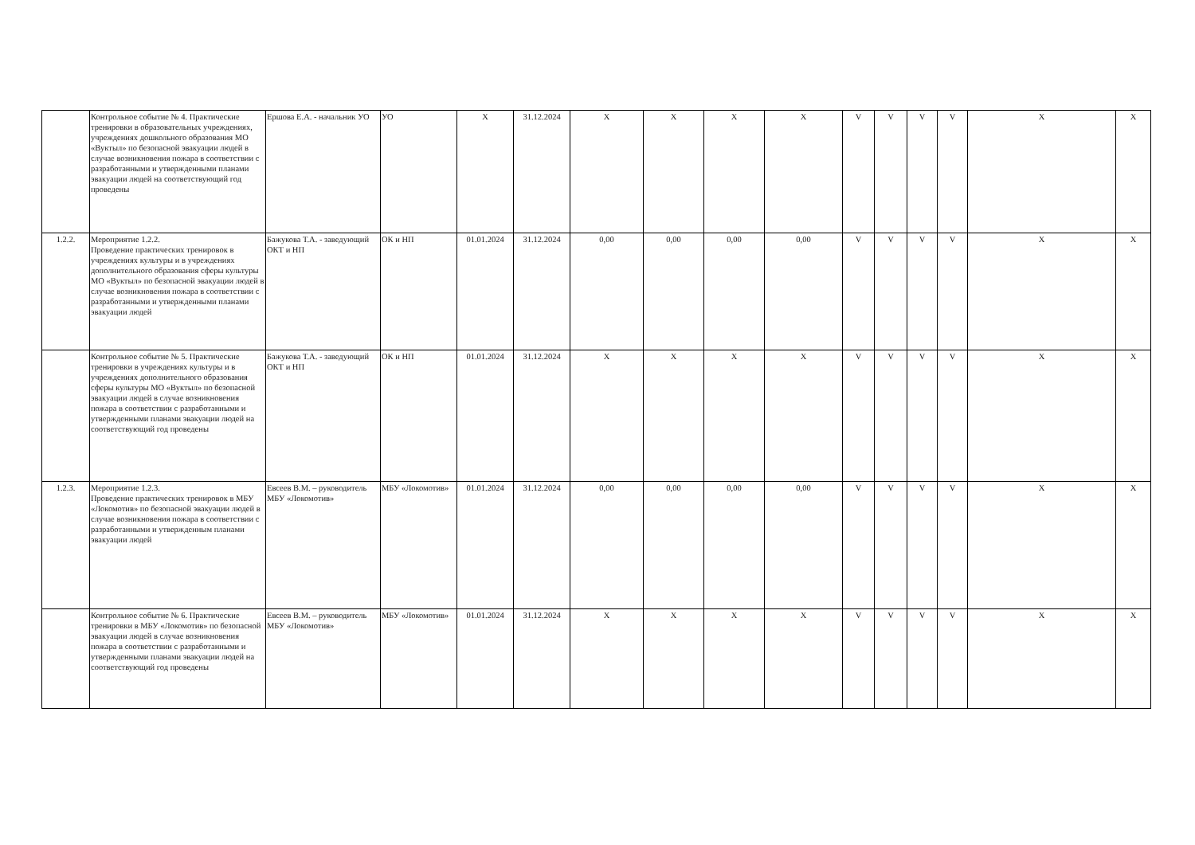| | Контрольное событие № 4. Практические тренировки в образовательных учреждениях, учреждениях дошкольного образования МО «Вуктыл» по безопасной эвакуации людей в случае возникновения пожара в соответствии с разработанными и утвержденными планами эвакуации людей на соответствующий год проведены | Ершова Е.А. - начальник УО | УО | X | 31.12.2024 | X | X | X | X | V | V | V | V | X | X |
| 1.2.2. | Мероприятие 1.2.2. Проведение практических тренировок в учреждениях культуры и в учреждениях дополнительного образования сферы культуры МО «Вуктыл» по безопасной эвакуации людей в случае возникновения пожара в соответствии с разработанными и утвержденными планами эвакуации людей | Бажукова Т.А. - заведующий ОКТ и НП | ОК и НП | 01.01.2024 | 31.12.2024 | 0,00 | 0,00 | 0,00 | 0,00 | V | V | V | V | X | X |
| | Контрольное событие № 5. Практические тренировки в учреждениях культуры и в учреждениях дополнительного образования сферы культуры МО «Вуктыл» по безопасной эвакуации людей в случае возникновения пожара в соответствии с разработанными и утвержденными планами эвакуации людей на соответствующий год проведены | Бажукова Т.А. - заведующий ОКТ и НП | ОК и НП | 01.01.2024 | 31.12.2024 | X | X | X | X | V | V | V | V | X | X |
| 1.2.3. | Мероприятие 1.2.3. Проведение практических тренировок в МБУ «Локомотив» по безопасной эвакуации людей в случае возникновения пожара в соответствии с разработанными и утвержденным планами эвакуации людей | Евсеев В.М. – руководитель МБУ «Локомотив» | МБУ «Локомотив» | 01.01.2024 | 31.12.2024 | 0,00 | 0,00 | 0,00 | 0,00 | V | V | V | V | X | X |
| | Контрольное событие № 6. Практические тренировки в МБУ «Локомотив» по безопасной эвакуации людей в случае возникновения пожара в соответствии с разработанными и утвержденными планами эвакуации людей на соответствующий год проведены | Евсеев В.М. – руководитель МБУ «Локомотив» | МБУ «Локомотив» | 01.01.2024 | 31.12.2024 | X | X | X | X | V | V | V | V | X | X |